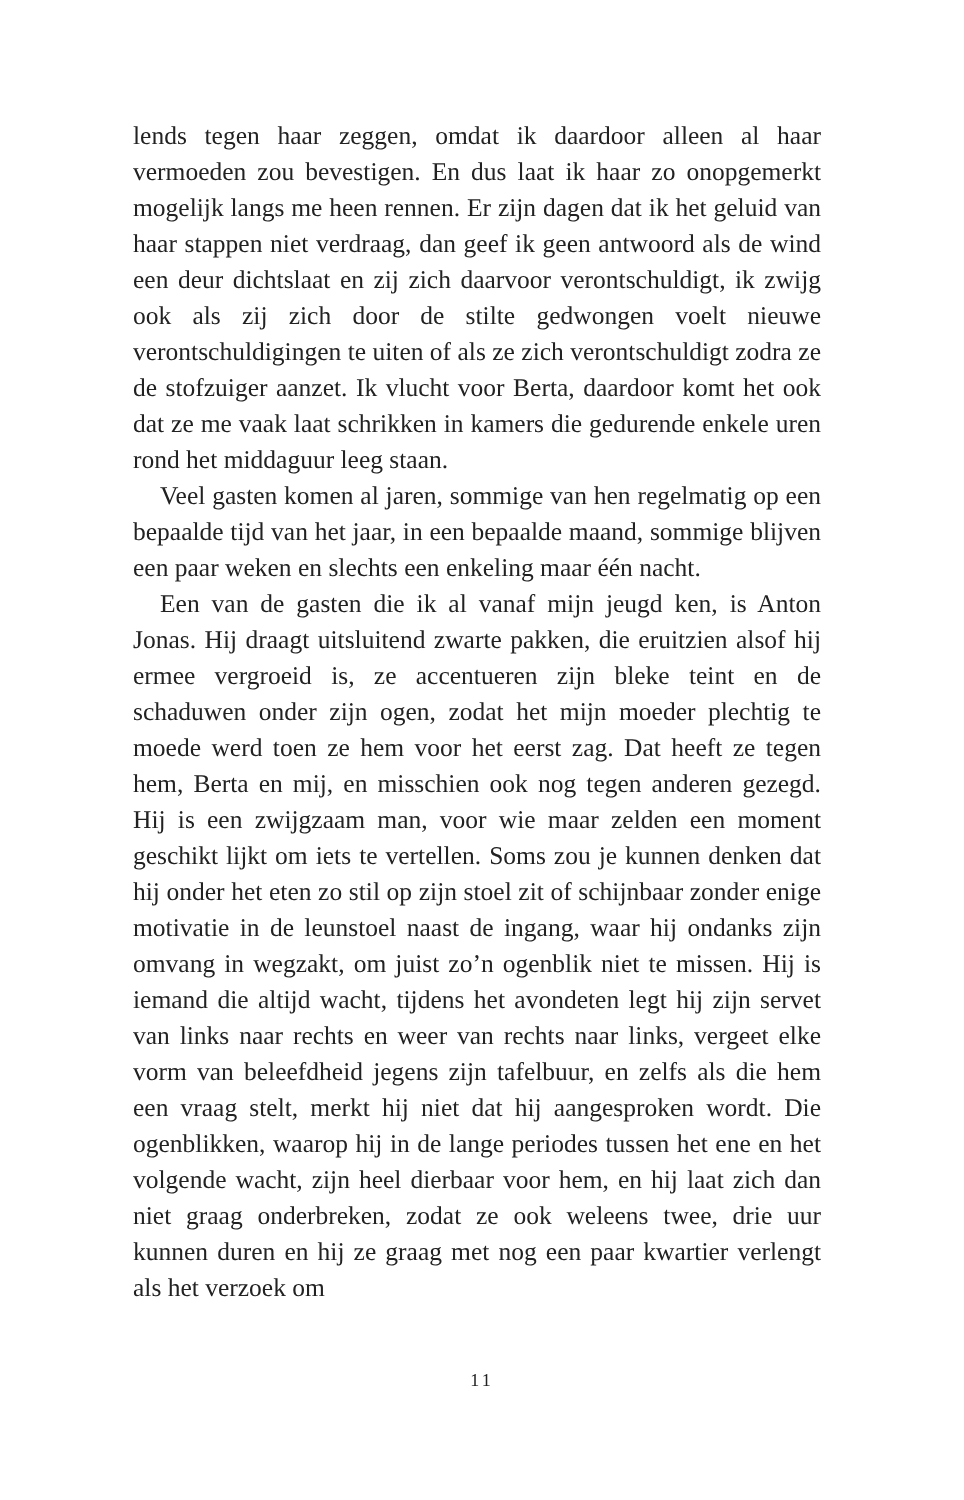lends tegen haar zeggen, omdat ik daardoor alleen al haar vermoeden zou bevestigen. En dus laat ik haar zo onopgemerkt mogelijk langs me heen rennen. Er zijn dagen dat ik het geluid van haar stappen niet verdraag, dan geef ik geen antwoord als de wind een deur dichtslaat en zij zich daarvoor verontschuldigt, ik zwijg ook als zij zich door de stilte gedwongen voelt nieuwe verontschuldigingen te uiten of als ze zich verontschuldigt zodra ze de stofzuiger aanzet. Ik vlucht voor Berta, daardoor komt het ook dat ze me vaak laat schrikken in kamers die gedurende enkele uren rond het middaguur leeg staan.
Veel gasten komen al jaren, sommige van hen regelmatig op een bepaalde tijd van het jaar, in een bepaalde maand, sommige blijven een paar weken en slechts een enkeling maar één nacht.
Een van de gasten die ik al vanaf mijn jeugd ken, is Anton Jonas. Hij draagt uitsluitend zwarte pakken, die eruitzien alsof hij ermee vergroeid is, ze accentueren zijn bleke teint en de schaduwen onder zijn ogen, zodat het mijn moeder plechtig te moede werd toen ze hem voor het eerst zag. Dat heeft ze tegen hem, Berta en mij, en misschien ook nog tegen anderen gezegd. Hij is een zwijgzaam man, voor wie maar zelden een moment geschikt lijkt om iets te vertellen. Soms zou je kunnen denken dat hij onder het eten zo stil op zijn stoel zit of schijnbaar zonder enige motivatie in de leunstoel naast de ingang, waar hij ondanks zijn omvang in wegzakt, om juist zo’n ogenblik niet te missen. Hij is iemand die altijd wacht, tijdens het avondeten legt hij zijn servet van links naar rechts en weer van rechts naar links, vergeet elke vorm van beleefdheid jegens zijn tafelbuur, en zelfs als die hem een vraag stelt, merkt hij niet dat hij aangesproken wordt. Die ogenblikken, waarop hij in de lange periodes tussen het ene en het volgende wacht, zijn heel dierbaar voor hem, en hij laat zich dan niet graag onderbreken, zodat ze ook weleens twee, drie uur kunnen duren en hij ze graag met nog een paar kwartier verlengt als het verzoek om
11